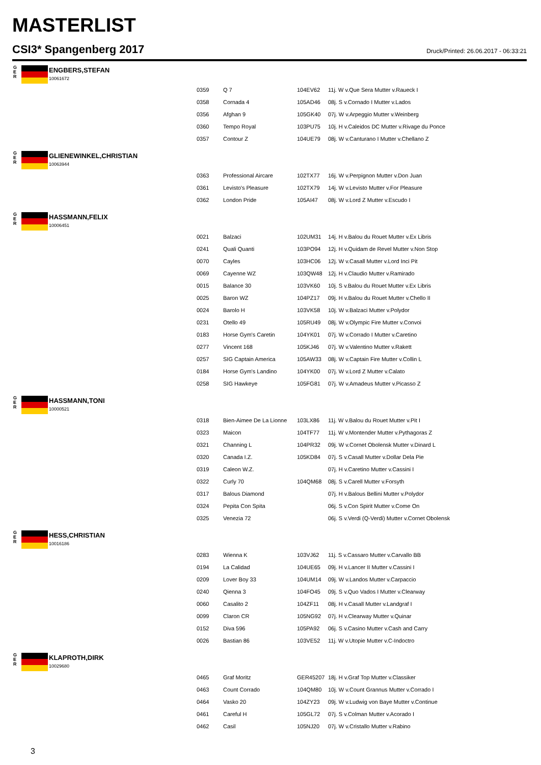MASTERLIST
CSI3* Spangenberg 2017 Druck/Printed: 26.06.2017 - 06:33:21
G
E
R
ENGBERS,STEFAN
10061672
| 0359 | Q 7 | 104EV62 | 11j. W v.Que Sera Mutter v.Raueck I |
| 0358 | Cornada 4 | 105AD46 | 08j. S v.Cornado I Mutter v.Lados |
| 0356 | Afghan 9 | 105GK40 | 07j. W v.Arpeggio Mutter v.Weinberg |
| 0360 | Tempo Royal | 103PU75 | 10j. H v.Caleidos DC Mutter v.Rivage du Ponce |
| 0357 | Contour Z | 104UE79 | 08j. W v.Canturano I Mutter v.Chellano Z |
G
E
R
GLIENEWINKEL,CHRISTIAN
10063944
| 0363 | Professional Aircare | 102TX77 | 16j. W v.Perpignon Mutter v.Don Juan |
| 0361 | Levisto's Pleasure | 102TX79 | 14j. W v.Levisto Mutter v.For Pleasure |
| 0362 | London Pride | 105AI47 | 08j. W v.Lord Z Mutter v.Escudo I |
G
E
R
HASSMANN,FELIX
10006451
| 0021 | Balzaci | 102UM31 | 14j. H v.Balou du Rouet Mutter v.Ex Libris |
| 0241 | Quali Quanti | 103PO94 | 12j. H v.Quidam de Revel Mutter v.Non Stop |
| 0070 | Cayles | 103HC06 | 12j. W v.Casall Mutter v.Lord Inci Pit |
| 0069 | Cayenne WZ | 103QW48 | 12j. H v.Claudio Mutter v.Ramirado |
| 0015 | Balance 30 | 103VK60 | 10j. S v.Balou du Rouet Mutter v.Ex Libris |
| 0025 | Baron WZ | 104PZ17 | 09j. H v.Balou du Rouet Mutter v.Chello II |
| 0024 | Barolo H | 103VK58 | 10j. W v.Balzaci Mutter v.Polydor |
| 0231 | Otello 49 | 105RU49 | 08j. W v.Olympic Fire Mutter v.Convoi |
| 0183 | Horse Gym's Caretin | 104YK01 | 07j. W v.Corrado I Mutter v.Caretino |
| 0277 | Vincent 168 | 105KJ46 | 07j. W v.Valentino Mutter v.Rakett |
| 0257 | SIG Captain America | 105AW33 | 08j. W v.Captain Fire Mutter v.Collin L |
| 0184 | Horse Gym's Landino | 104YK00 | 07j. W v.Lord Z Mutter v.Calato |
| 0258 | SIG Hawkeye | 105FG81 | 07j. W v.Amadeus Mutter v.Picasso Z |
G
E
R
HASSMANN,TONI
10000521
| 0318 | Bien-Aimee De La Lionne | 103LX86 | 11j. W v.Balou du Rouet Mutter v.Pit I |
| 0323 | Maicon | 104TF77 | 11j. W v.Montender Mutter v.Pythagoras Z |
| 0321 | Channing L | 104PR32 | 09j. W v.Cornet Obolensk Mutter v.Dinard L |
| 0320 | Canada I.Z. | 105KD84 | 07j. S v.Casall Mutter v.Dollar Dela Pie |
| 0319 | Caleon W.Z. | | 07j. H v.Caretino Mutter v.Cassini I |
| 0322 | Curly 70 | 104QM68 | 08j. S v.Carell Mutter v.Forsyth |
| 0317 | Balous Diamond | | 07j. H v.Balous Bellini Mutter v.Polydor |
| 0324 | Pepita Con Spita | | 06j. S v.Con Spirit Mutter v.Come On |
| 0325 | Venezia 72 | | 06j. S v.Verdi (Q-Verdi) Mutter v.Cornet Obolensk |
G
E
R
HESS,CHRISTIAN
10016186
| 0283 | Wienna K | 103VJ62 | 11j. S v.Cassaro Mutter v.Carvallo BB |
| 0194 | La Calidad | 104UE65 | 09j. H v.Lancer II Mutter v.Cassini I |
| 0209 | Lover Boy 33 | 104UM14 | 09j. W v.Landos Mutter v.Carpaccio |
| 0240 | Qienna 3 | 104FO45 | 09j. S v.Quo Vados I Mutter v.Clearway |
| 0060 | Casalito 2 | 104ZF11 | 08j. H v.Casall Mutter v.Landgraf I |
| 0099 | Claron CR | 105NG92 | 07j. H v.Clearway Mutter v.Quinar |
| 0152 | Diva 596 | 105PA92 | 06j. S v.Casino Mutter v.Cash and Carry |
| 0026 | Bastian 86 | 103VE52 | 11j. W v.Utopie Mutter v.C-Indoctro |
G
E
R
KLAPROTH,DIRK
10029680
| 0465 | Graf Moritz | GER45207 | 18j. H v.Graf Top Mutter v.Classiker |
| 0463 | Count Corrado | 104QM80 | 10j. W v.Count Grannus Mutter v.Corrado I |
| 0464 | Vasko 20 | 104ZY23 | 09j. W v.Ludwig von Baye Mutter v.Continue |
| 0461 | Careful H | 105GL72 | 07j. S v.Colman Mutter v.Acorado I |
| 0462 | Casil | 105NJ20 | 07j. W v.Cristallo Mutter v.Rabino |
3